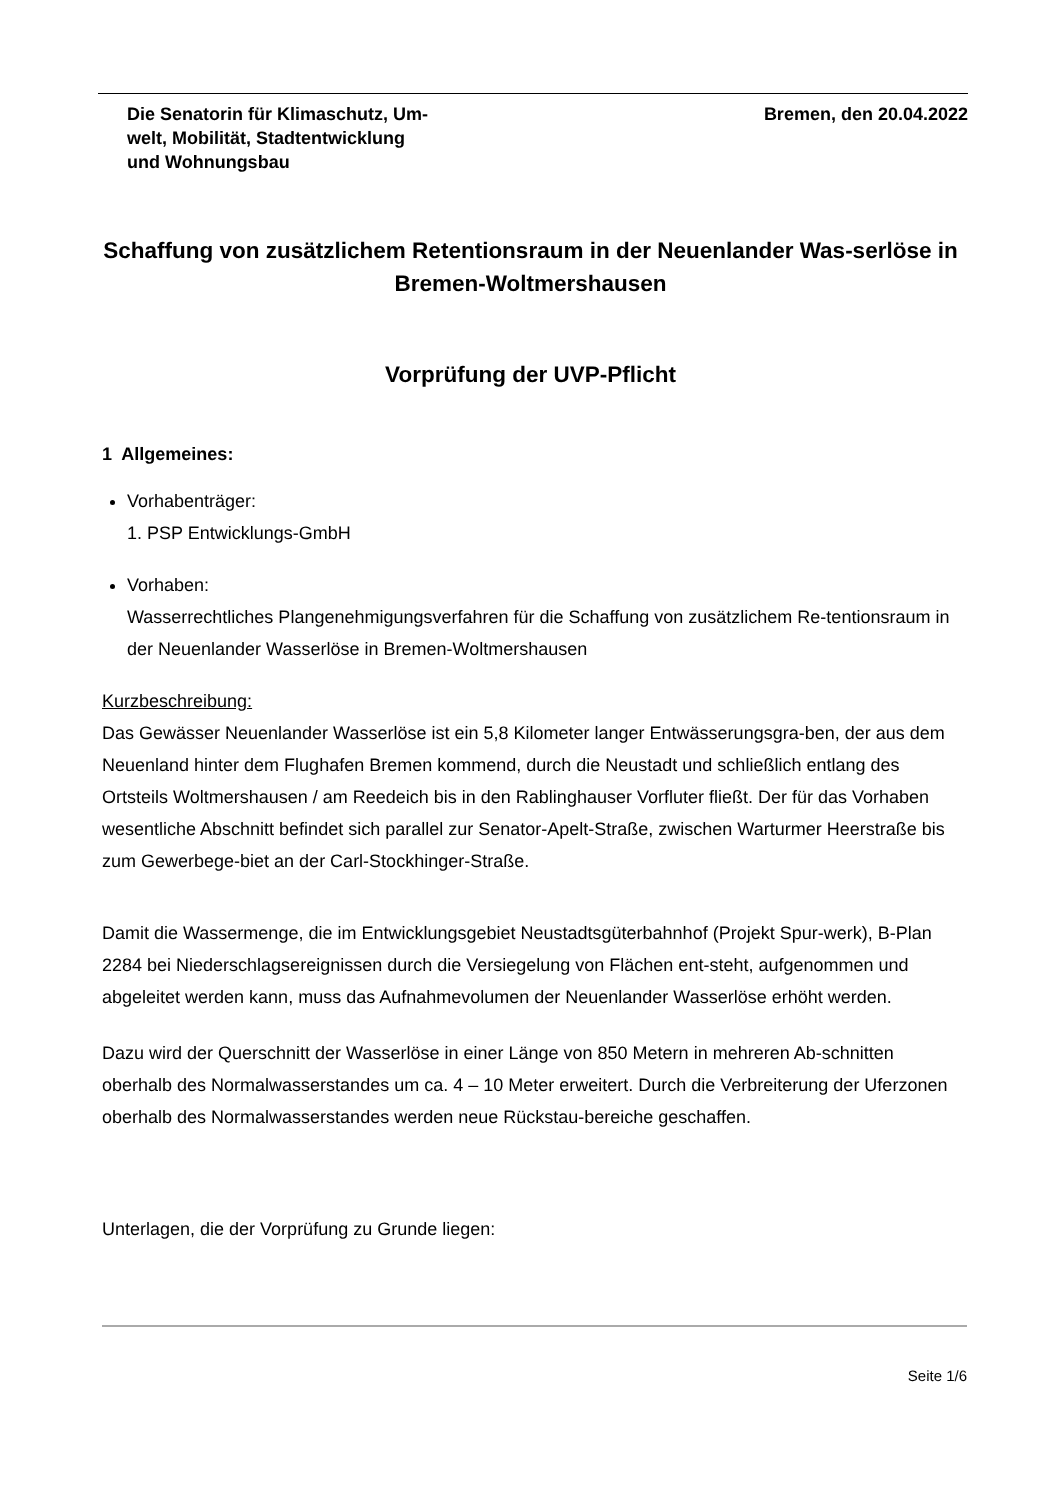Die Senatorin für Klimaschutz, Um-
welt, Mobilität, Stadtentwicklung
und Wohnungsbau
Bremen, den 20.04.2022
Schaffung von zusätzlichem Retentionsraum in der Neuenlander Was-serlöse in Bremen-Woltmershausen
Vorprüfung der UVP-Pflicht
1 Allgemeines:
Vorhabenträger:
1. PSP Entwicklungs-GmbH
Vorhaben:
Wasserrechtliches Plangenehmigungsverfahren für die Schaffung von zusätzlichem Re-tentionsraum in der Neuenlander Wasserlöse in Bremen-Woltmershausen
Kurzbeschreibung:
Das Gewässer Neuenlander Wasserlöse ist ein 5,8 Kilometer langer Entwässerungsgra-ben, der aus dem Neuenland hinter dem Flughafen Bremen kommend, durch die Neustadt und schließlich entlang des Ortsteils Woltmershausen / am Reedeich bis in den Rablinghauser Vorfluter fließt. Der für das Vorhaben wesentliche Abschnitt befindet sich parallel zur Senator-Apelt-Straße, zwischen Warturmer Heerstraße bis zum Gewerbege-biet an der Carl-Stockhinger-Straße.
Damit die Wassermenge, die im Entwicklungsgebiet Neustadtsgüterbahnhof (Projekt Spur-werk), B-Plan 2284 bei Niederschlagsereignissen durch die Versiegelung von Flächen ent-steht, aufgenommen und abgeleitet werden kann, muss das Aufnahmevolumen der Neuenlander Wasserlöse erhöht werden.
Dazu wird der Querschnitt der Wasserlöse in einer Länge von 850 Metern in mehreren Ab-schnitten oberhalb des Normalwasserstandes um ca. 4 – 10 Meter erweitert. Durch die Verbreiterung der Uferzonen oberhalb des Normalwasserstandes werden neue Rückstau-bereiche geschaffen.
Unterlagen, die der Vorprüfung zu Grunde liegen:
Seite 1/6